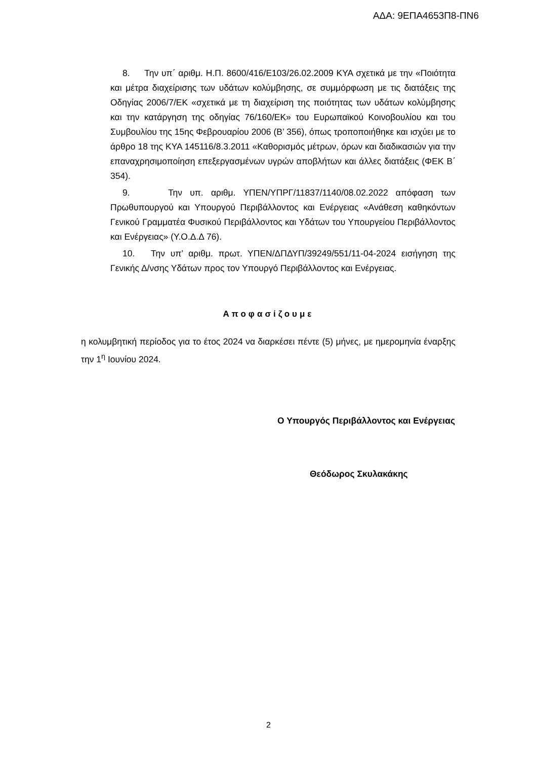ΑΔΑ: 9ΕΠΑ4653Π8-ΠΝ6
8. Την υπ΄ αριθμ. Η.Π. 8600/416/Ε103/26.02.2009 ΚΥΑ σχετικά με την «Ποιότητα και μέτρα διαχείρισης των υδάτων κολύμβησης, σε συμμόρφωση με τις διατάξεις της Οδηγίας 2006/7/ΕΚ «σχετικά με τη διαχείριση της ποιότητας των υδάτων κολύμβησης και την κατάργηση της οδηγίας 76/160/ΕΚ» του Ευρωπαϊκού Κοινοβουλίου και του Συμβουλίου της 15ης Φεβρουαρίου 2006 (Β’ 356), όπως τροποποιήθηκε και ισχύει με το άρθρο 18 της ΚΥΑ 145116/8.3.2011 «Καθορισμός μέτρων, όρων και διαδικασιών για την επαναχρησιμοποίηση επεξεργασμένων υγρών αποβλήτων και άλλες διατάξεις (ΦΕΚ Β΄ 354).
9. Την υπ. αριθμ. ΥΠΕΝ/ΥΠΡΓ/11837/1140/08.02.2022 απόφαση των Πρωθυπουργού και Υπουργού Περιβάλλοντος και Ενέργειας «Ανάθεση καθηκόντων Γενικού Γραμματέα Φυσικού Περιβάλλοντος και Υδάτων του Υπουργείου Περιβάλλοντος και Ενέργειας» (Υ.Ο.Δ.Δ 76).
10. Την υπ’ αριθμ. πρωτ. ΥΠΕΝ/ΔΠΔΥΠ/39249/551/11-04-2024 εισήγηση της Γενικής Δ/νσης Υδάτων προς τον Υπουργό Περιβάλλοντος και Ενέργειας.
Αποφασίζουμε
η κολυμβητική περίοδος για το έτος 2024 να διαρκέσει πέντε (5) μήνες, με ημερομηνία έναρξης την 1<sup>η</sup> Ιουνίου 2024.
Ο Υπουργός Περιβάλλοντος και Ενέργειας
Θεόδωρος Σκυλακάκης
2